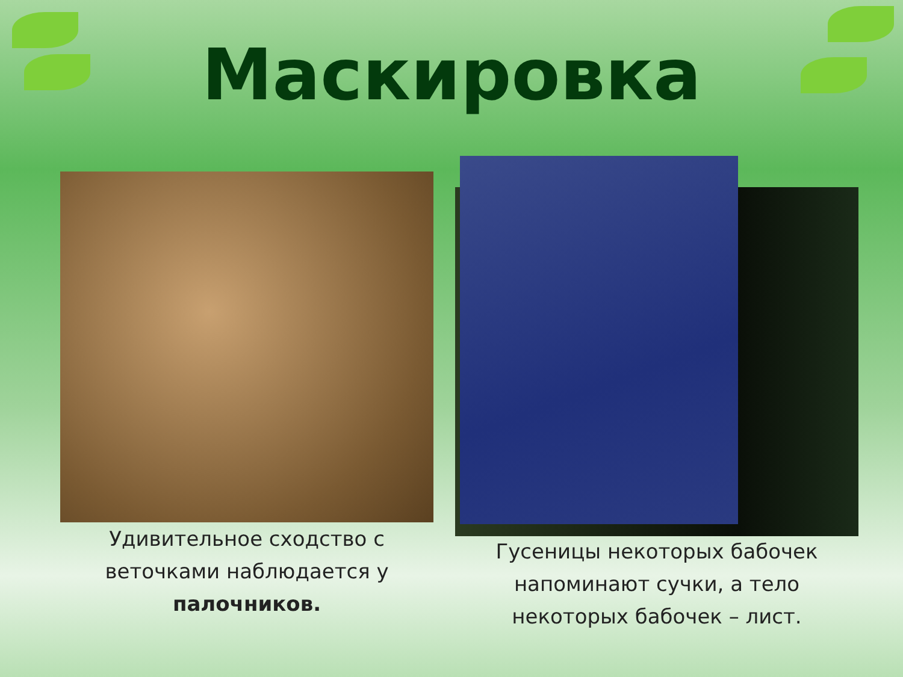Маскировка
Удивительное сходство с веточками наблюдается у палочников.
Гусеницы некоторых бабочек напоминают сучки, а тело некоторых бабочек – лист.